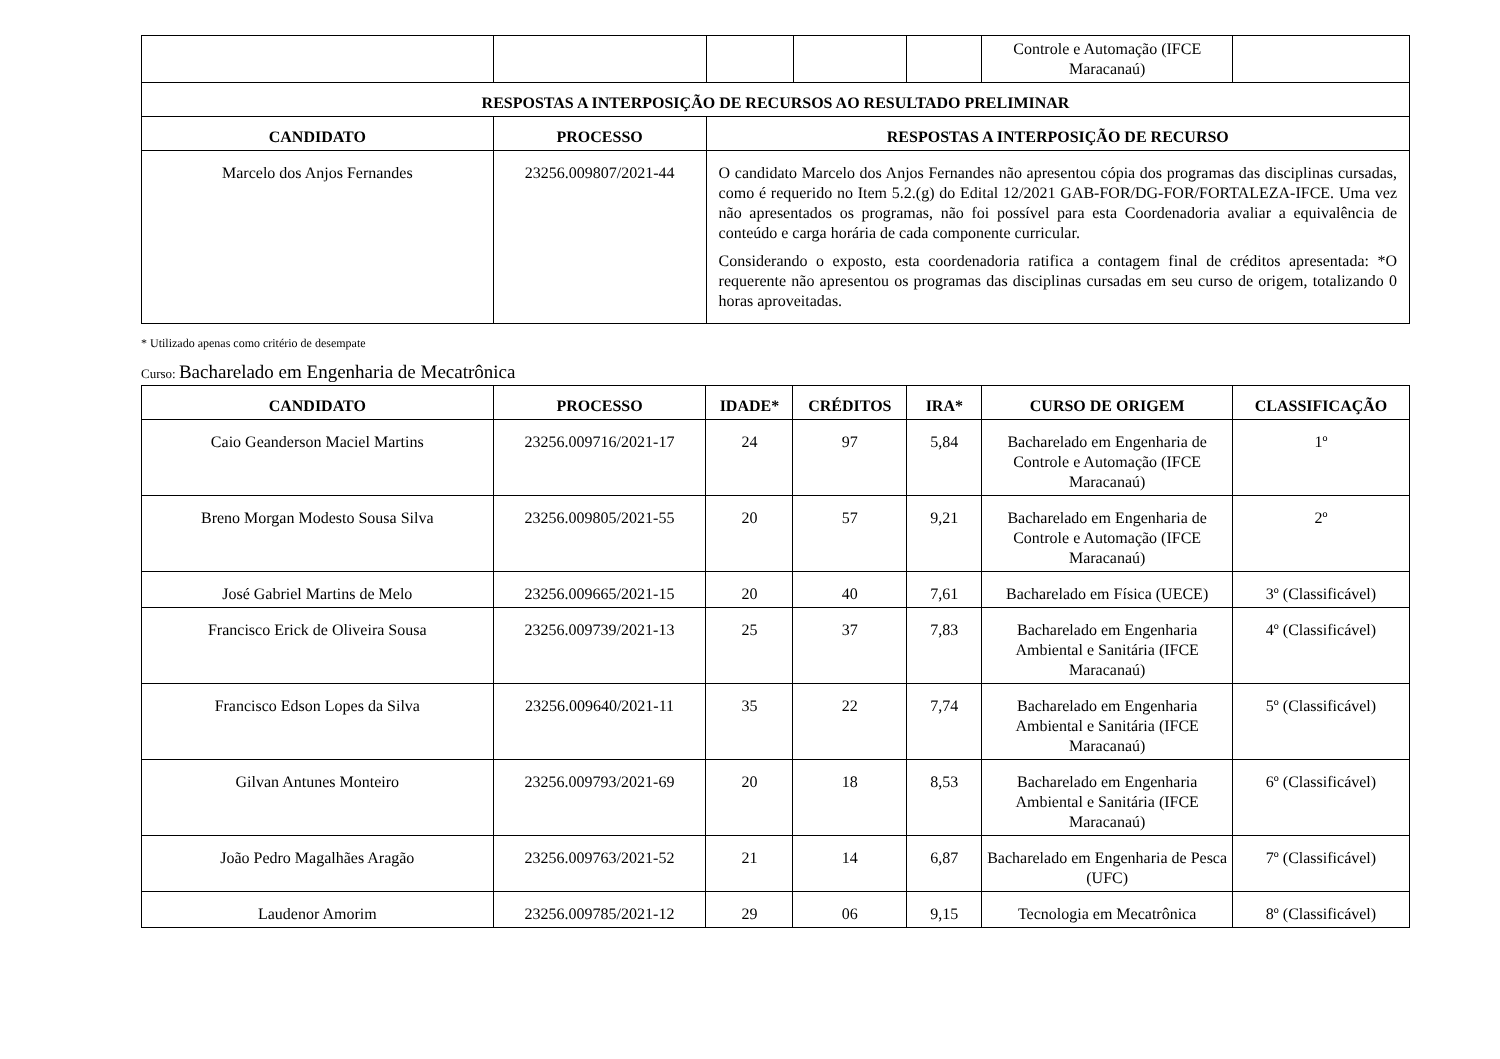| | | | | | Controle e Automação (IFCE Maracanaú) | |
| RESPOSTAS A INTERPOSIÇÃO DE RECURSOS AO RESULTADO PRELIMINAR | | | | | | |
| CANDIDATO | PROCESSO | RESPOSTAS A INTERPOSIÇÃO DE RECURSO | | | | |
| Marcelo dos Anjos Fernandes | 23256.009807/2021-44 | O candidato Marcelo dos Anjos Fernandes não apresentou cópia dos programas das disciplinas cursadas, como é requerido no Item 5.2.(g) do Edital 12/2021 GAB-FOR/DG-FOR/FORTALEZA-IFCE. Uma vez não apresentados os programas, não foi possível para esta Coordenadoria avaliar a equivalência de conteúdo e carga horária de cada componente curricular. Considerando o exposto, esta coordenadoria ratifica a contagem final de créditos apresentada: *O requerente não apresentou os programas das disciplinas cursadas em seu curso de origem, totalizando 0 horas aproveitadas. | | | | |
* Utilizado apenas como critério de desempate
Curso: Bacharelado em Engenharia de Mecatrônica
| CANDIDATO | PROCESSO | IDADE* | CRÉDITOS | IRA* | CURSO DE ORIGEM | CLASSIFICAÇÃO |
| --- | --- | --- | --- | --- | --- | --- |
| Caio Geanderson Maciel Martins | 23256.009716/2021-17 | 24 | 97 | 5,84 | Bacharelado em Engenharia de Controle e Automação (IFCE Maracanaú) | 1º |
| Breno Morgan Modesto Sousa Silva | 23256.009805/2021-55 | 20 | 57 | 9,21 | Bacharelado em Engenharia de Controle e Automação (IFCE Maracanaú) | 2º |
| José Gabriel Martins de Melo | 23256.009665/2021-15 | 20 | 40 | 7,61 | Bacharelado em Física (UECE) | 3º (Classificável) |
| Francisco Erick de Oliveira Sousa | 23256.009739/2021-13 | 25 | 37 | 7,83 | Bacharelado em Engenharia Ambiental e Sanitária (IFCE Maracanaú) | 4º (Classificável) |
| Francisco Edson Lopes da Silva | 23256.009640/2021-11 | 35 | 22 | 7,74 | Bacharelado em Engenharia Ambiental e Sanitária (IFCE Maracanaú) | 5º (Classificável) |
| Gilvan Antunes Monteiro | 23256.009793/2021-69 | 20 | 18 | 8,53 | Bacharelado em Engenharia Ambiental e Sanitária (IFCE Maracanaú) | 6º (Classificável) |
| João Pedro Magalhães Aragão | 23256.009763/2021-52 | 21 | 14 | 6,87 | Bacharelado em Engenharia de Pesca (UFC) | 7º (Classificável) |
| Laudenor Amorim | 23256.009785/2021-12 | 29 | 06 | 9,15 | Tecnologia em Mecatrônica | 8º (Classificável) |